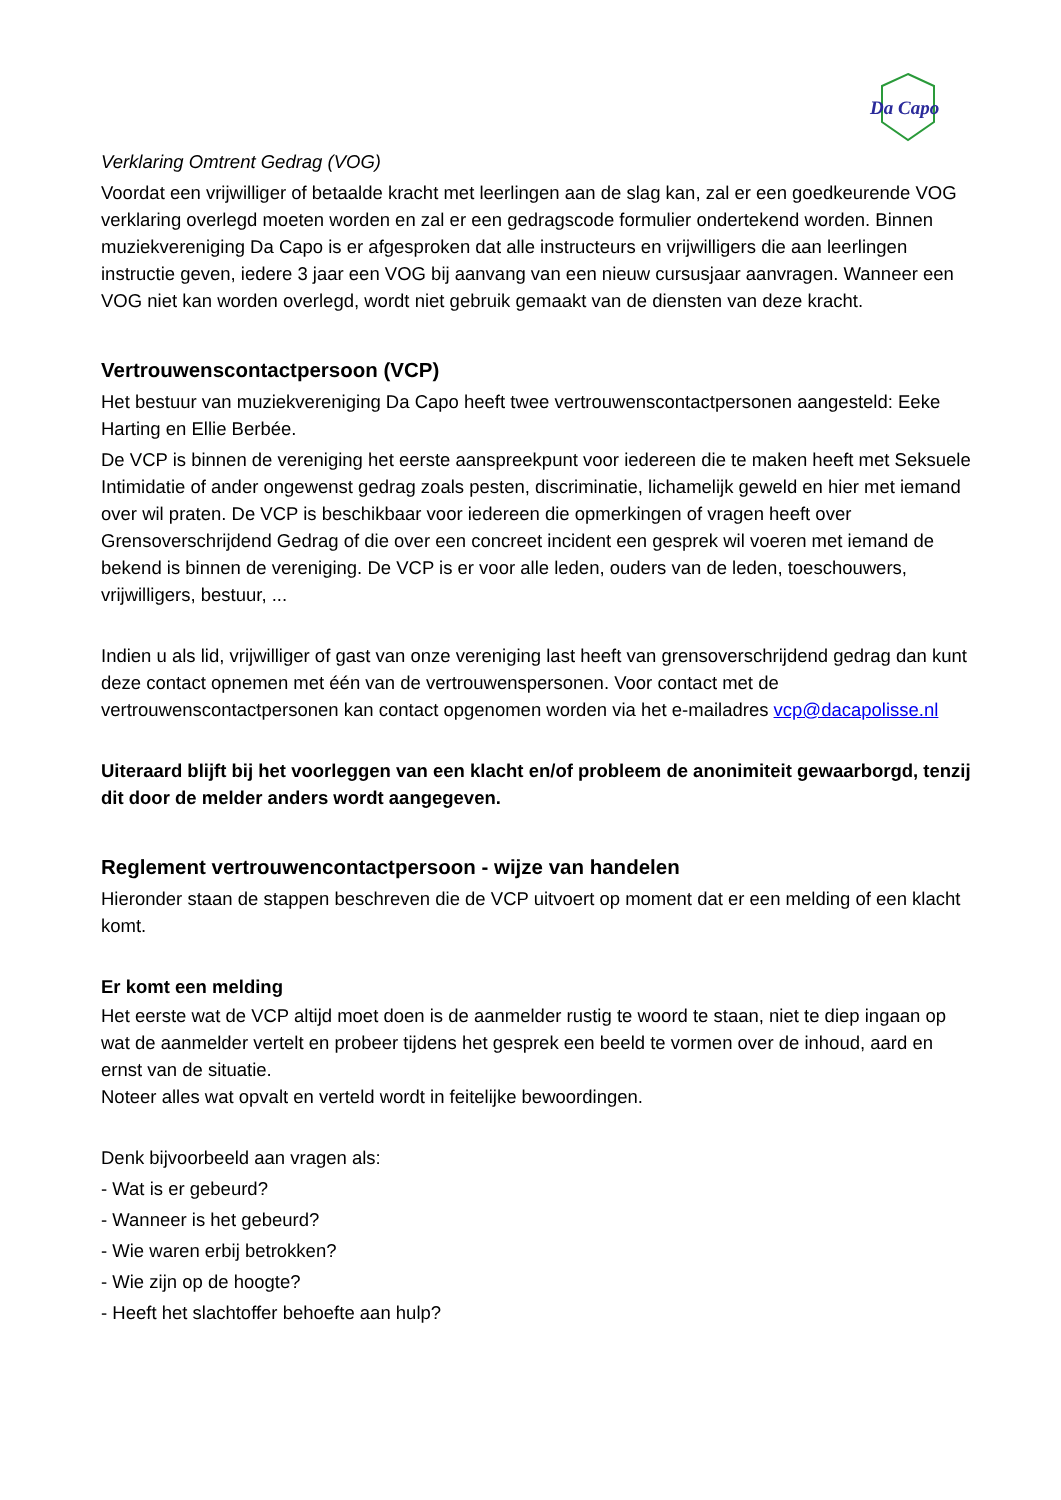Da Capo
Verklaring Omtrent Gedrag (VOG)
Voordat een vrijwilliger of betaalde kracht met leerlingen aan de slag kan, zal er een goedkeurende VOG verklaring overlegd moeten worden en zal er een gedragscode formulier ondertekend worden. Binnen muziekvereniging Da Capo is er afgesproken dat alle instructeurs en vrijwilligers die aan leerlingen instructie geven, iedere 3 jaar een VOG bij aanvang van een nieuw cursusjaar aanvragen. Wanneer een VOG niet kan worden overlegd, wordt niet gebruik gemaakt van de diensten van deze kracht.
Vertrouwenscontactpersoon (VCP)
Het bestuur van muziekvereniging Da Capo heeft twee vertrouwenscontactpersonen aangesteld: Eeke Harting en Ellie Berbée.
De VCP is binnen de vereniging het eerste aanspreekpunt voor iedereen die te maken heeft met Seksuele Intimidatie of ander ongewenst gedrag zoals pesten, discriminatie, lichamelijk geweld en hier met iemand over wil praten. De VCP is beschikbaar voor iedereen die opmerkingen of vragen heeft over Grensoverschrijdend Gedrag of die over een concreet incident een gesprek wil voeren met iemand de bekend is binnen de vereniging. De VCP is er voor alle leden, ouders van de leden, toeschouwers, vrijwilligers, bestuur, ...
Indien u als lid, vrijwilliger of gast van onze vereniging last heeft van grensoverschrijdend gedrag dan kunt deze contact opnemen met één van de vertrouwenspersonen. Voor contact met de vertrouwenscontactpersonen kan contact opgenomen worden via het e-mailadres vcp@dacapolisse.nl
Uiteraard blijft bij het voorleggen van een klacht en/of probleem de anonimiteit gewaarborgd, tenzij dit door de melder anders wordt aangegeven.
Reglement vertrouwencontactpersoon - wijze van handelen
Hieronder staan de stappen beschreven die de VCP uitvoert op moment dat er een melding of een klacht komt.
Er komt een melding
Het eerste wat de VCP altijd moet doen is de aanmelder rustig te woord te staan, niet te diep ingaan op wat de aanmelder vertelt en probeer tijdens het gesprek een beeld te vormen over de inhoud, aard en ernst van de situatie.
Noteer alles wat opvalt en verteld wordt in feitelijke bewoordingen.
Denk bijvoorbeeld aan vragen als:
- Wat is er gebeurd?
- Wanneer is het gebeurd?
- Wie waren erbij betrokken?
- Wie zijn op de hoogte?
- Heeft het slachtoffer behoefte aan hulp?